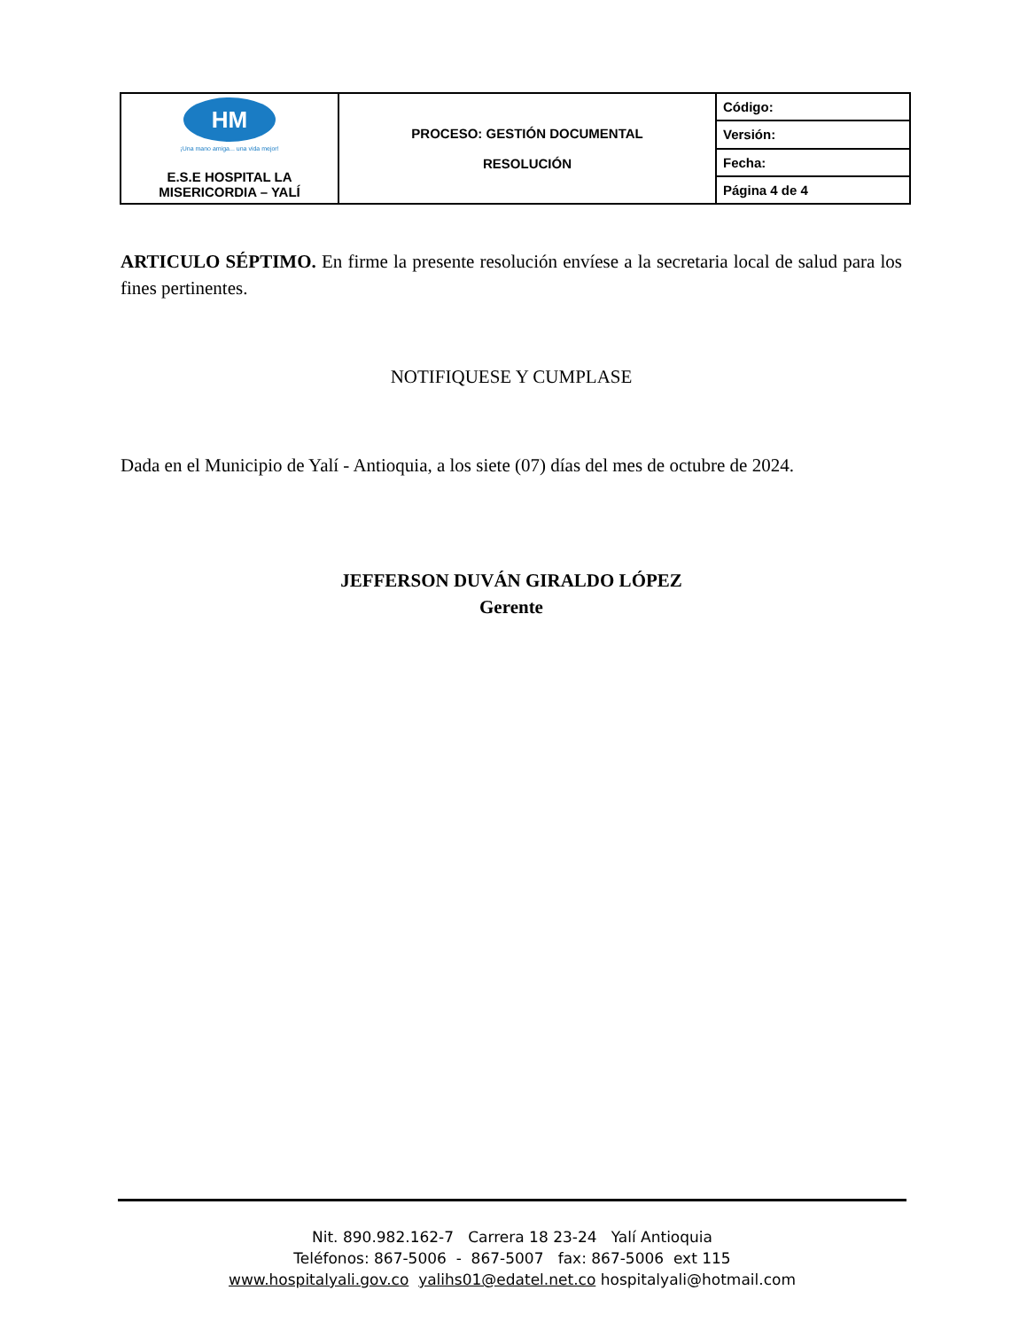| HM ¡Una mano amiga... una vida mejor! E.S.E HOSPITAL LA MISERICORDIA – YALÍ | PROCESO: GESTIÓN DOCUMENTAL RESOLUCIÓN | Código: |
| | | Versión: |
| | | Fecha: |
| | | Página 4 de 4 |
ARTICULO SÉPTIMO. En firme la presente resolución envíese a la secretaria local de salud para los fines pertinentes.
NOTIFIQUESE Y CUMPLASE
Dada en el Municipio de Yalí - Antioquia, a los siete (07) días del mes de octubre de 2024.
JEFFERSON DUVÁN GIRALDO LÓPEZ
Gerente
Nit. 890.982.162-7 Carrera 18 23-24 Yalí Antioquia
Teléfonos: 867-5006 - 867-5007 fax: 867-5006 ext 115
www.hospitalyali.gov.co yalihs01@edatel.net.co hospitalyali@hotmail.com